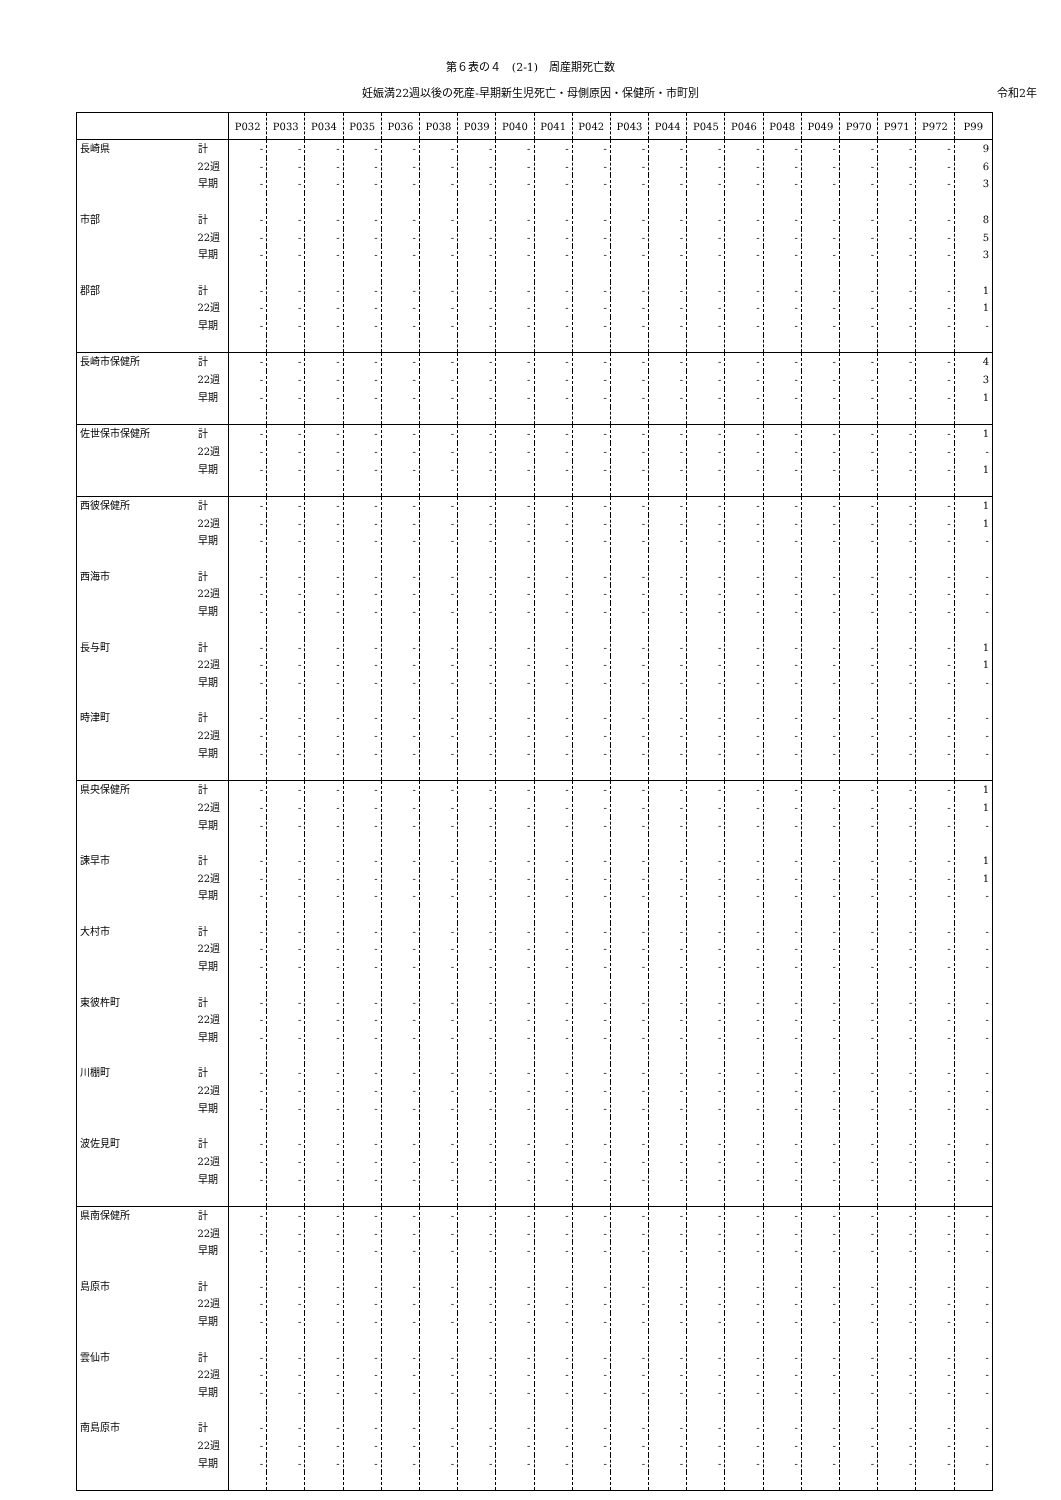第６表の４　(2-1)　周産期死亡数
妊娠満22週以後の死産-早期新生児死亡・母側原因・保健所・市町別 令和2年
| | | P032 | P033 | P034 | P035 | P036 | P038 | P039 | P040 | P041 | P042 | P043 | P044 | P045 | P046 | P048 | P049 | P970 | P971 | P972 | P99 |
| --- | --- | --- | --- | --- | --- | --- | --- | --- | --- | --- | --- | --- | --- | --- | --- | --- | --- | --- | --- | --- | --- |
| 長崎県 | 計 | - | - | - | - | - | - | - | - | - | - | - | - | - | - | - | - | - | - | - | 9 |
| | 22週 | - | - | - | - | - | - | - | - | - | - | - | - | - | - | - | - | - | - | - | 6 |
| | 早期 | - | - | - | - | - | - | - | - | - | - | - | - | - | - | - | - | - | - | - | 3 |
| 市部 | 計 | - | - | - | - | - | - | - | - | - | - | - | - | - | - | - | - | - | - | - | 8 |
| | 22週 | - | - | - | - | - | - | - | - | - | - | - | - | - | - | - | - | - | - | - | 5 |
| | 早期 | - | - | - | - | - | - | - | - | - | - | - | - | - | - | - | - | - | - | - | 3 |
| 郡部 | 計 | - | - | - | - | - | - | - | - | - | - | - | - | - | - | - | - | - | - | - | 1 |
| | 22週 | - | - | - | - | - | - | - | - | - | - | - | - | - | - | - | - | - | - | - | 1 |
| | 早期 | - | - | - | - | - | - | - | - | - | - | - | - | - | - | - | - | - | - | - | - |
| 長崎市保健所 | 計 | - | - | - | - | - | - | - | - | - | - | - | - | - | - | - | - | - | - | - | 4 |
| | 22週 | - | - | - | - | - | - | - | - | - | - | - | - | - | - | - | - | - | - | - | 3 |
| | 早期 | - | - | - | - | - | - | - | - | - | - | - | - | - | - | - | - | - | - | - | 1 |
| 佐世保市保健所 | 計 | - | - | - | - | - | - | - | - | - | - | - | - | - | - | - | - | - | - | - | 1 |
| | 22週 | - | - | - | - | - | - | - | - | - | - | - | - | - | - | - | - | - | - | - | - |
| | 早期 | - | - | - | - | - | - | - | - | - | - | - | - | - | - | - | - | - | - | - | 1 |
| 西彼保健所 | 計 | - | - | - | - | - | - | - | - | - | - | - | - | - | - | - | - | - | - | - | 1 |
| | 22週 | - | - | - | - | - | - | - | - | - | - | - | - | - | - | - | - | - | - | - | 1 |
| | 早期 | - | - | - | - | - | - | - | - | - | - | - | - | - | - | - | - | - | - | - | - |
| 西海市 | 計 | - | - | - | - | - | - | - | - | - | - | - | - | - | - | - | - | - | - | - | - |
| | 22週 | - | - | - | - | - | - | - | - | - | - | - | - | - | - | - | - | - | - | - | - |
| | 早期 | - | - | - | - | - | - | - | - | - | - | - | - | - | - | - | - | - | - | - | - |
| 長与町 | 計 | - | - | - | - | - | - | - | - | - | - | - | - | - | - | - | - | - | - | - | 1 |
| | 22週 | - | - | - | - | - | - | - | - | - | - | - | - | - | - | - | - | - | - | - | 1 |
| | 早期 | - | - | - | - | - | - | - | - | - | - | - | - | - | - | - | - | - | - | - | - |
| 時津町 | 計 | - | - | - | - | - | - | - | - | - | - | - | - | - | - | - | - | - | - | - | - |
| | 22週 | - | - | - | - | - | - | - | - | - | - | - | - | - | - | - | - | - | - | - | - |
| | 早期 | - | - | - | - | - | - | - | - | - | - | - | - | - | - | - | - | - | - | - | - |
| 県央保健所 | 計 | - | - | - | - | - | - | - | - | - | - | - | - | - | - | - | - | - | - | - | 1 |
| | 22週 | - | - | - | - | - | - | - | - | - | - | - | - | - | - | - | - | - | - | - | 1 |
| | 早期 | - | - | - | - | - | - | - | - | - | - | - | - | - | - | - | - | - | - | - | - |
| 諫早市 | 計 | - | - | - | - | - | - | - | - | - | - | - | - | - | - | - | - | - | - | - | 1 |
| | 22週 | - | - | - | - | - | - | - | - | - | - | - | - | - | - | - | - | - | - | - | 1 |
| | 早期 | - | - | - | - | - | - | - | - | - | - | - | - | - | - | - | - | - | - | - | - |
| 大村市 | 計 | - | - | - | - | - | - | - | - | - | - | - | - | - | - | - | - | - | - | - | - |
| | 22週 | - | - | - | - | - | - | - | - | - | - | - | - | - | - | - | - | - | - | - | - |
| | 早期 | - | - | - | - | - | - | - | - | - | - | - | - | - | - | - | - | - | - | - | - |
| 東彼杵町 | 計 | - | - | - | - | - | - | - | - | - | - | - | - | - | - | - | - | - | - | - | - |
| | 22週 | - | - | - | - | - | - | - | - | - | - | - | - | - | - | - | - | - | - | - | - |
| | 早期 | - | - | - | - | - | - | - | - | - | - | - | - | - | - | - | - | - | - | - | - |
| 川棚町 | 計 | - | - | - | - | - | - | - | - | - | - | - | - | - | - | - | - | - | - | - | - |
| | 22週 | - | - | - | - | - | - | - | - | - | - | - | - | - | - | - | - | - | - | - | - |
| | 早期 | - | - | - | - | - | - | - | - | - | - | - | - | - | - | - | - | - | - | - | - |
| 波佐見町 | 計 | - | - | - | - | - | - | - | - | - | - | - | - | - | - | - | - | - | - | - | - |
| | 22週 | - | - | - | - | - | - | - | - | - | - | - | - | - | - | - | - | - | - | - | - |
| | 早期 | - | - | - | - | - | - | - | - | - | - | - | - | - | - | - | - | - | - | - | - |
| 県南保健所 | 計 | - | - | - | - | - | - | - | - | - | - | - | - | - | - | - | - | - | - | - | - |
| | 22週 | - | - | - | - | - | - | - | - | - | - | - | - | - | - | - | - | - | - | - | - |
| | 早期 | - | - | - | - | - | - | - | - | - | - | - | - | - | - | - | - | - | - | - | - |
| 島原市 | 計 | - | - | - | - | - | - | - | - | - | - | - | - | - | - | - | - | - | - | - | - |
| | 22週 | - | - | - | - | - | - | - | - | - | - | - | - | - | - | - | - | - | - | - | - |
| | 早期 | - | - | - | - | - | - | - | - | - | - | - | - | - | - | - | - | - | - | - | - |
| 雲仙市 | 計 | - | - | - | - | - | - | - | - | - | - | - | - | - | - | - | - | - | - | - | - |
| | 22週 | - | - | - | - | - | - | - | - | - | - | - | - | - | - | - | - | - | - | - | - |
| | 早期 | - | - | - | - | - | - | - | - | - | - | - | - | - | - | - | - | - | - | - | - |
| 南島原市 | 計 | - | - | - | - | - | - | - | - | - | - | - | - | - | - | - | - | - | - | - | - |
| | 22週 | - | - | - | - | - | - | - | - | - | - | - | - | - | - | - | - | - | - | - | - |
| | 早期 | - | - | - | - | - | - | - | - | - | - | - | - | - | - | - | - | - | - | - | - |